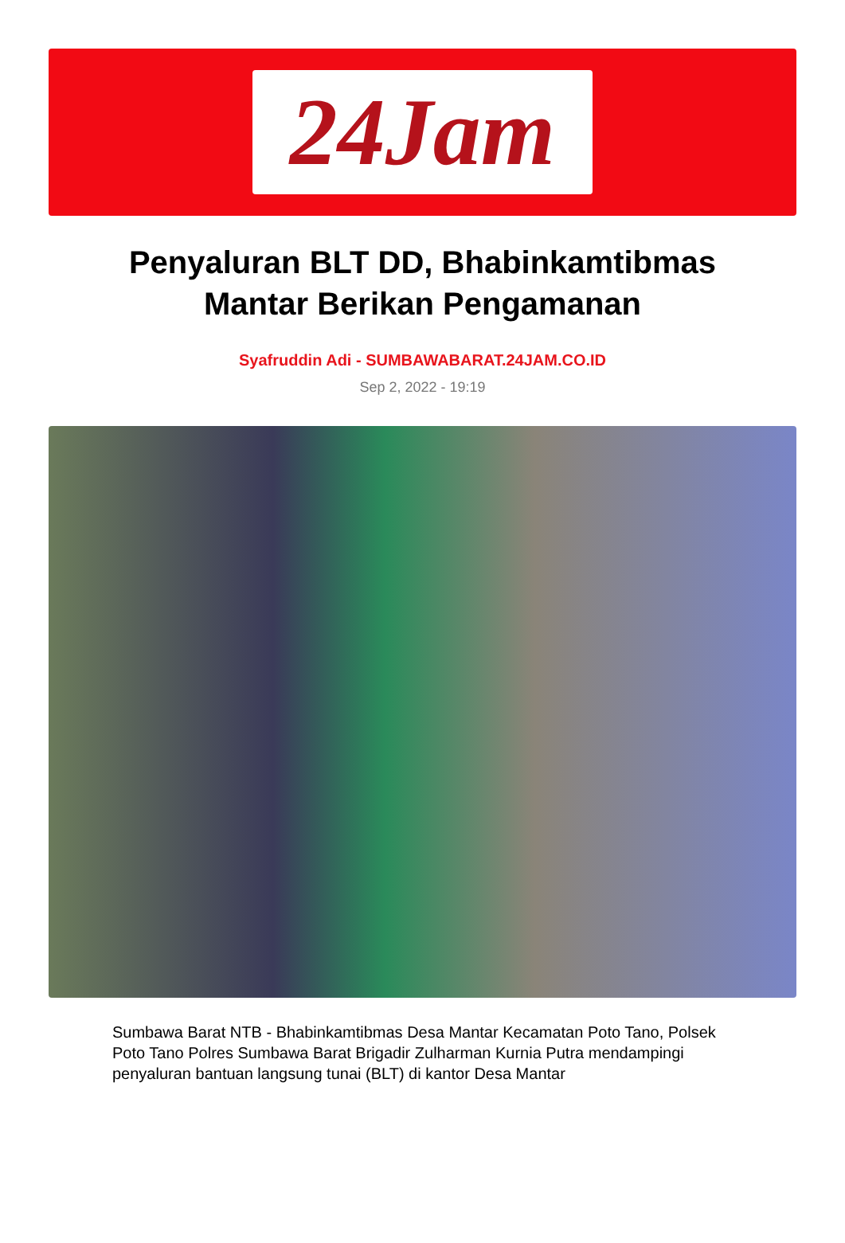24Jam
Penyaluran BLT DD, Bhabinkamtibmas Mantar Berikan Pengamanan
Syafruddin Adi - SUMBAWABARAT.24JAM.CO.ID
Sep 2, 2022 - 19:19
Sumbawa Barat NTB - Bhabinkamtibmas Desa Mantar Kecamatan Poto Tano, Polsek Poto Tano Polres Sumbawa Barat Brigadir Zulharman Kurnia Putra mendampingi penyaluran bantuan langsung tunai (BLT) di kantor Desa Mantar